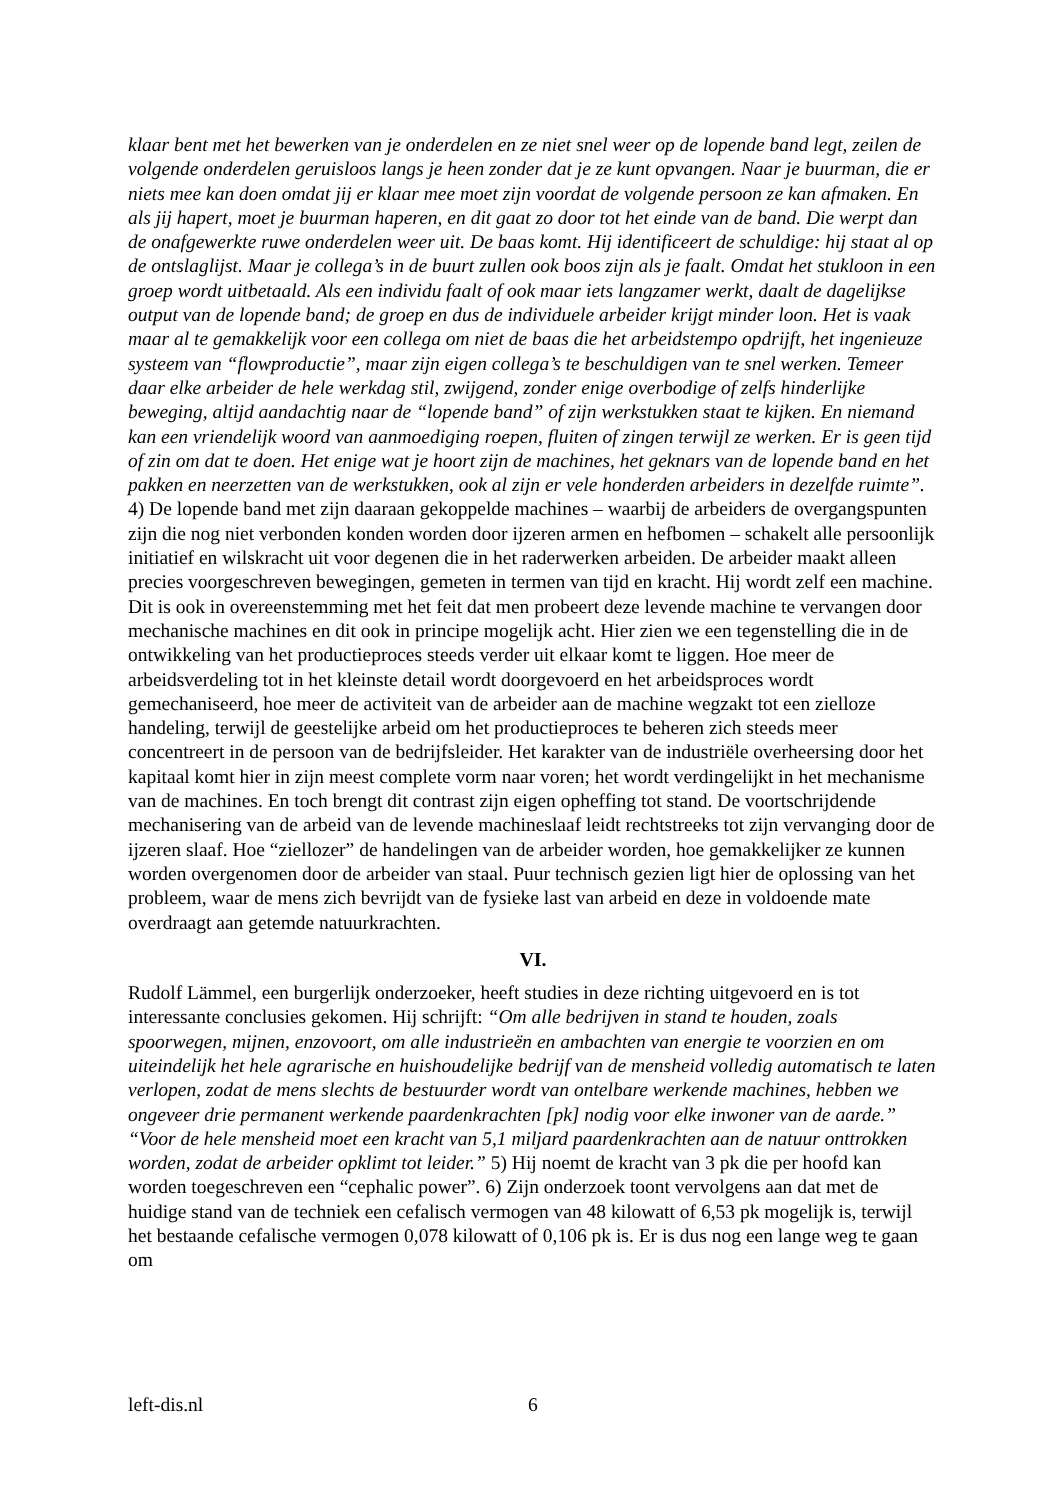klaar bent met het bewerken van je onderdelen en ze niet snel weer op de lopende band legt, zeilen de volgende onderdelen geruisloos langs je heen zonder dat je ze kunt opvangen. Naar je buurman, die er niets mee kan doen omdat jij er klaar mee moet zijn voordat de volgende persoon ze kan afmaken. En als jij hapert, moet je buurman haperen, en dit gaat zo door tot het einde van de band. Die werpt dan de onafgewerkte ruwe onderdelen weer uit. De baas komt. Hij identificeert de schuldige: hij staat al op de ontslaglijst. Maar je collega’s in de buurt zullen ook boos zijn als je faalt. Omdat het stukloon in een groep wordt uitbetaald. Als een individu faalt of ook maar iets langzamer werkt, daalt de dagelijkse output van de lopende band; de groep en dus de individuele arbeider krijgt minder loon. Het is vaak maar al te gemakkelijk voor een collega om niet de baas die het arbeidstempo opdrijft, het ingenieuze systeem van “flowproductie”, maar zijn eigen collega’s te beschuldigen van te snel werken. Temeer daar elke arbeider de hele werkdag stil, zwijgend, zonder enige overbodige of zelfs hinderlijke beweging, altijd aandachtig naar de “lopende band” of zijn werkstukken staat te kijken. En niemand kan een vriendelijk woord van aanmoediging roepen, fluiten of zingen terwijl ze werken. Er is geen tijd of zin om dat te doen. Het enige wat je hoort zijn de machines, het geknars van de lopende band en het pakken en neerzetten van de werkstukken, ook al zijn er vele honderden arbeiders in dezelfde ruimte”. 4) De lopende band met zijn daaraan gekoppelde machines – waarbij de arbeiders de overgangspunten zijn die nog niet verbonden konden worden door ijzeren armen en hefbomen – schakelt alle persoonlijk initiatief en wilskracht uit voor degenen die in het raderwerken arbeiden. De arbeider maakt alleen precies voorgeschreven bewegingen, gemeten in termen van tijd en kracht. Hij wordt zelf een machine. Dit is ook in overeenstemming met het feit dat men probeert deze levende machine te vervangen door mechanische machines en dit ook in principe mogelijk acht. Hier zien we een tegenstelling die in de ontwikkeling van het productieproces steeds verder uit elkaar komt te liggen. Hoe meer de arbeidsverdeling tot in het kleinste detail wordt doorgevoerd en het arbeidsproces wordt gemechaniseerd, hoe meer de activiteit van de arbeider aan de machine wegzakt tot een zielloze handeling, terwijl de geestelijke arbeid om het productieproces te beheren zich steeds meer concentreert in de persoon van de bedrijfsleider. Het karakter van de industriële overheersing door het kapitaal komt hier in zijn meest complete vorm naar voren; het wordt verdingelijkt in het mechanisme van de machines. En toch brengt dit contrast zijn eigen opheffing tot stand. De voortschrijdende mechanisering van de arbeid van de levende machineslaaf leidt rechtstreeks tot zijn vervanging door de ijzeren slaaf. Hoe “ziellozer” de handelingen van de arbeider worden, hoe gemakkelijker ze kunnen worden overgenomen door de arbeider van staal. Puur technisch gezien ligt hier de oplossing van het probleem, waar de mens zich bevrijdt van de fysieke last van arbeid en deze in voldoende mate overdraagt aan getemde natuurkrachten.
VI.
Rudolf Lämmel, een burgerlijk onderzoeker, heeft studies in deze richting uitgevoerd en is tot interessante conclusies gekomen. Hij schrijft: “Om alle bedrijven in stand te houden, zoals spoorwegen, mijnen, enzovoort, om alle industrieën en ambachten van energie te voorzien en om uiteindelijk het hele agrarische en huishoudelijke bedrijf van de mensheid volledig automatisch te laten verlopen, zodat de mens slechts de bestuurder wordt van ontelbare werkende machines, hebben we ongeveer drie permanent werkende paardenkrachten [pk] nodig voor elke inwoner van de aarde.” “Voor de hele mensheid moet een kracht van 5,1 miljard paardenkrachten aan de natuur onttrokken worden, zodat de arbeider opklimt tot leider.” 5) Hij noemt de kracht van 3 pk die per hoofd kan worden toegeschreven een “cephalic power”. 6) Zijn onderzoek toont vervolgens aan dat met de huidige stand van de techniek een cefalisch vermogen van 48 kilowatt of 6,53 pk mogelijk is, terwijl het bestaande cefalische vermogen 0,078 kilowatt of 0,106 pk is. Er is dus nog een lange weg te gaan om
left-dis.nl 6